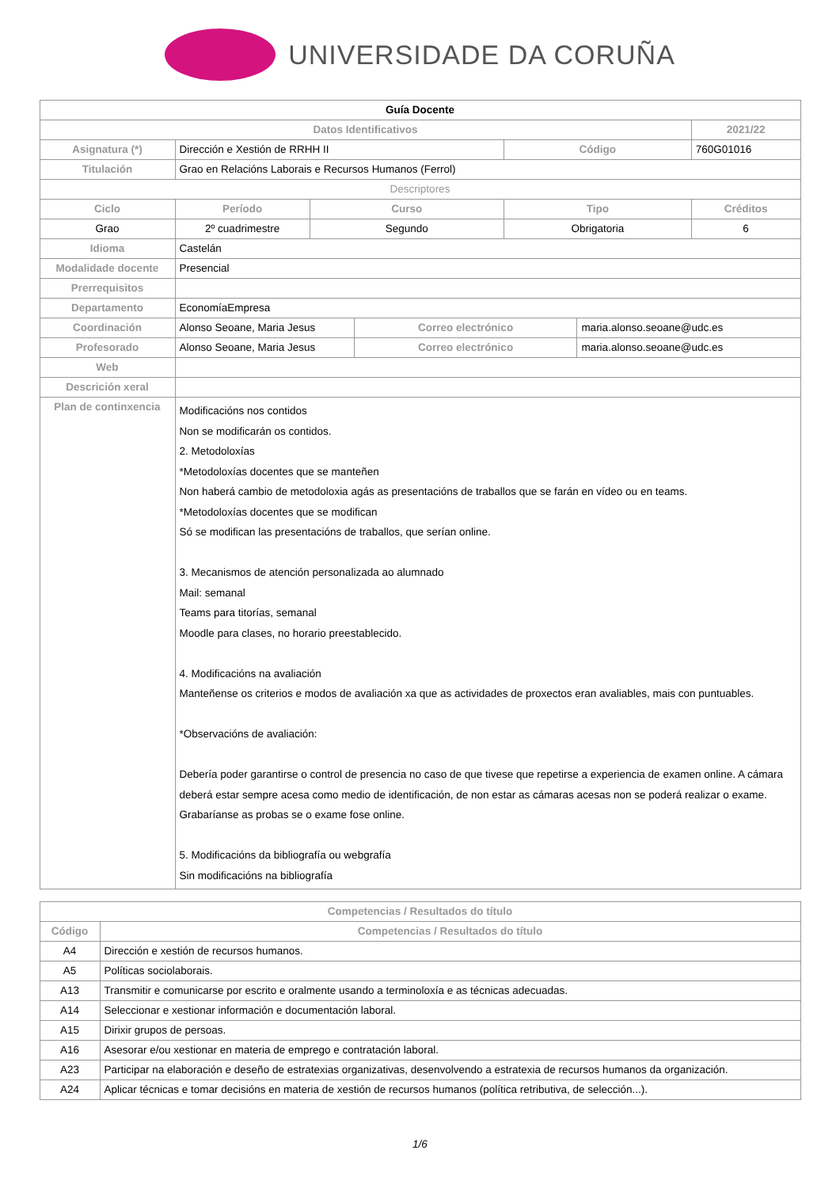UNIVERSIDADE DA CORUÑA
| Guía Docente | | | | | | | |
| Datos Identificativos | | | | | | | 2021/22 |
| Asignatura (*) | Dirección e Xestión de RRHH II | | | | Código | | 760G01016 |
| Titulación | Grao en Relacións Laborais e Recursos Humanos (Ferrol) | | | | | | |
| Descriptores | | | | | | | |
| Ciclo | | Período | Curso | | Tipo | | Créditos |
| Grao | | 2º cuadrimestre | Segundo | | Obrigatoria | | 6 |
| Idioma | Castelán | | | | | | |
| Modalidade docente | Presencial | | | | | | |
| Prerrequisitos | | | | | | | |
| Departamento | EconomíaEmpresa | | | | | | |
| Coordinación | Alonso Seoane, Maria Jesus | | | Correo electrónico | | maria.alonso.seoane@udc.es | |
| Profesorado | Alonso Seoane, Maria Jesus | | | Correo electrónico | | maria.alonso.seoane@udc.es | |
| Web | | | | | | | |
| Descrición xeral | | | | | | | |
| Plan de continxencia | Modificacións nos contidos Non se modificarán os contidos. 2. Metodoloxías *Metodoloxías docentes que se manteñen Non haberá cambio de metodoloxia agás as presentacións de traballos que se farán en vídeo ou en teams. *Metodoloxías docentes que se modifican Só se modifican las presentacións de traballos, que serían online. 3. Mecanismos de atención personalizada ao alumnado Mail: semanal Teams para titorías, semanal Moodle para clases, no horario preestablecido. 4. Modificacións na avaliación Manteñense os criterios e modos de avaliación xa que as actividades de proxectos eran avaliables, mais con puntuables. *Observacións de avaliación: Debería poder garantirse o control de presencia no caso de que tivese que repetirse a experiencia de examen online. A cámara deberá estar sempre acesa como medio de identificación, de non estar as cámaras acesas non se poderá realizar o exame. Grabaríanse as probas se o exame fose online. 5. Modificacións da bibliografía ou webgrafía Sin modificacións na bibliografía | | | | | | |
| Competencias / Resultados do título | |
| --- | --- |
| Código | Competencias / Resultados do título |
| A4 | Dirección e xestión de recursos humanos. |
| A5 | Políticas sociolaborais. |
| A13 | Transmitir e comunicarse por escrito e oralmente usando a terminoloxía e as técnicas adecuadas. |
| A14 | Seleccionar e xestionar información e documentación laboral. |
| A15 | Dirixir grupos de persoas. |
| A16 | Asesorar e/ou xestionar en materia de emprego e contratación laboral. |
| A23 | Participar na elaboración e deseño de estratexias organizativas, desenvolvendo a estratexia de recursos humanos da organización. |
| A24 | Aplicar técnicas e tomar decisións en materia de xestión de recursos humanos (política retributiva, de selección...). |
1/6